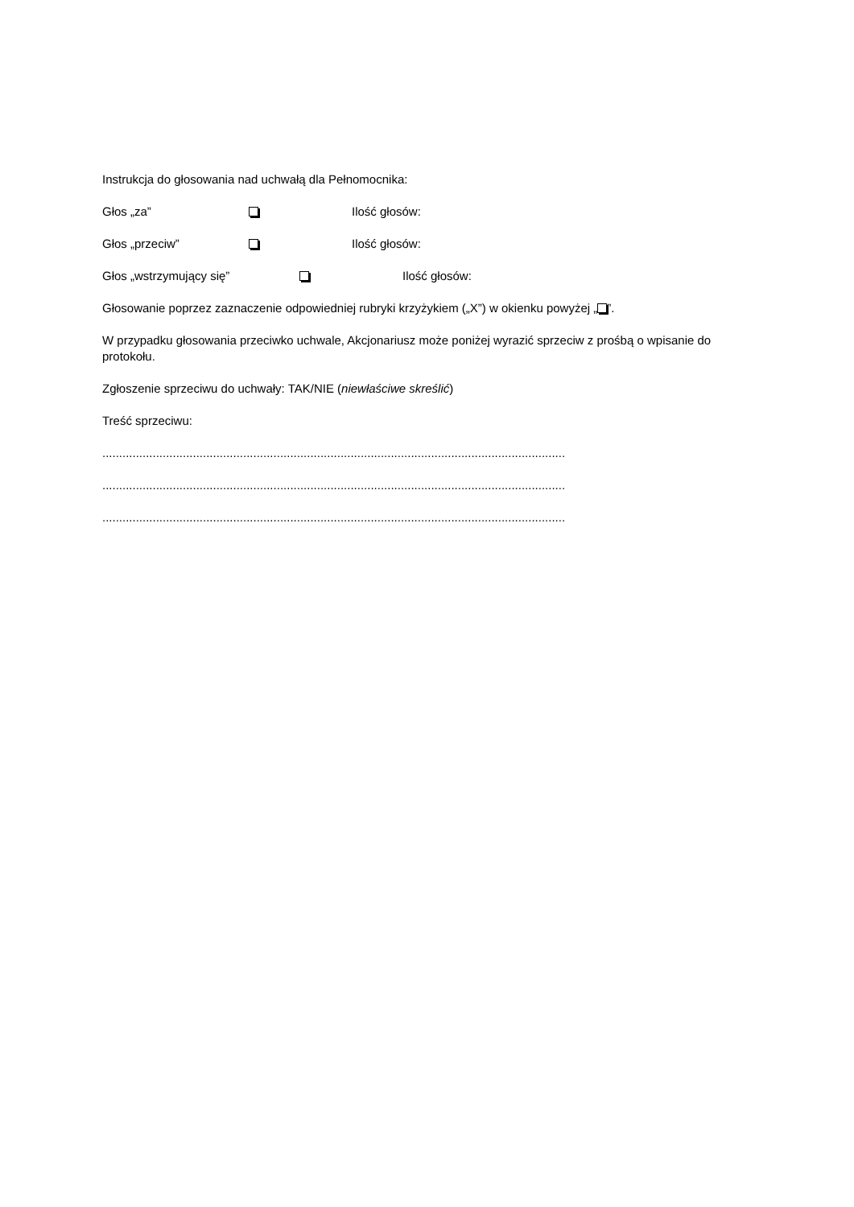Instrukcja do głosowania nad uchwałą dla Pełnomocnika:
Głos „za” Ilość głosów:
Głos „przeciw” Ilość głosów:
Głos „wstrzymujący się” Ilość głosów:
Głosowanie poprzez zaznaczenie odpowiedniej rubryki krzyżykiem („X”) w okienku powyżej „ ”.
W przypadku głosowania przeciwko uchwale, Akcjonariusz może poniżej wyrazić sprzeciw z prośbą o wpisanie do protokołu.
Zgłoszenie sprzeciwu do uchwały: TAK/NIE (niewłaściwe skreślić)
Treść sprzeciwu:
..........................................................................................................................................
..........................................................................................................................................
..........................................................................................................................................